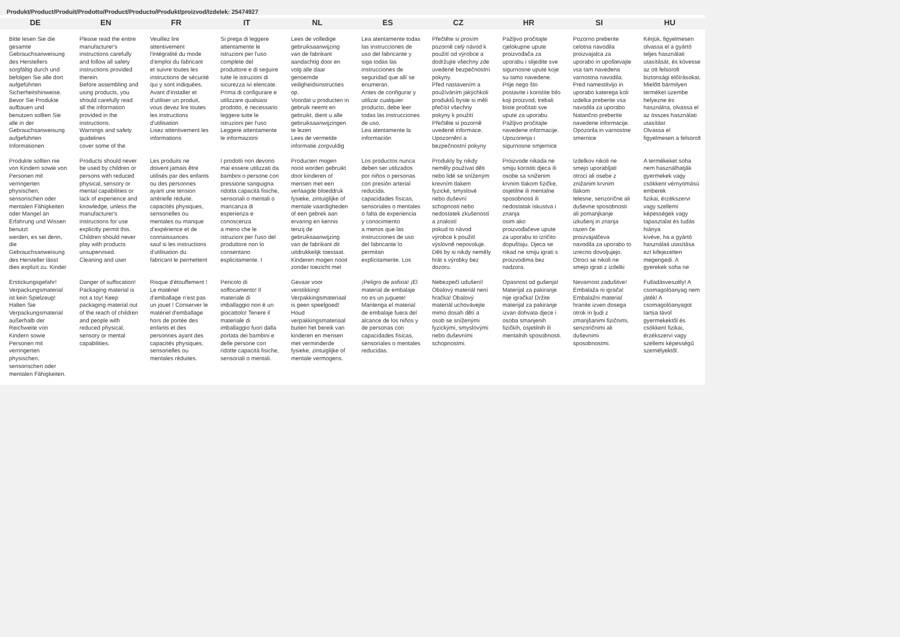Produkt/Product/Produit/Prodotto/Product/Producto/Produkt/proizvod/Izdelek: 25474927
| DE | EN | FR | IT | NL | ES | CZ | HR | SI | HU |
| --- | --- | --- | --- | --- | --- | --- | --- | --- | --- |
| Bitte lesen Sie die gesamte Gebrauchsanweisung des Herstellers sorgfältig durch und befolgen Sie alle dort aufgeführten Sicherheitshinweise. Bevor Sie Produkte aufbauen und benutzen sollten Sie alle in der Gebrauchsanweisung aufgeführten Informationen | Please read the entire manufacturer's instructions carefully and follow all safety instructions provided therein. Before assembling and using products, you should carefully read all the information provided in the instructions. Warnings and safety guidelines cover some of the | Veuillez lire attentivement l'intégralité du mode d'emploi du fabricant et suivre toutes les instructions de sécurité qui y sont indiquées. Avant d'installer et d'utiliser un produit, vous devez lire toutes les instructions d'utilisation Lisez attentivement les informations | Si prega di leggere attentamente le istruzioni per l'uso complete del produttore e di seguire tutte le istruzioni di sicurezza ivi elencate. Prima di configurare e utilizzare qualsiasi prodotto, è necessario leggere tutte le istruzioni per l'uso Leggere attentamente le informazioni | Lees de volledige gebruiksaanwijzing van de fabrikant aandachtig door en volg alle daar genoemde veiligheidsinstructies op. Voordat u producten in gebruik neemt en gebruikt, dient u alle gebruiksaanwijzingen te lezen Lees de vermelde informatie zorgvuldig | Lea atentamente todas las instrucciones de uso del fabricante y siga todas las instrucciones de seguridad que allí se enumeran. Antes de configurar y utilizar cualquier producto, debe leer todas las instrucciones de uso. Lea atentamente la información | Přečtěte si prosím pozorně celý návod k použití od výrobce a dodržujte všechny zde uvedené bezpečnostní pokyny. Před nastavením a používáním jakýchkoli produktů byste si měli přečíst všechny pokyny k použití Přečtěte si pozorně uvedené informace. Upozornění a bezpečnostní pokyny | Pažljivo pročitajte cjelokupne upute proizvođača za uporabu i slijedite sve sigurnosne upute koje su tamo navedene. Prije nego što postavite i koristite bilo koji proizvod, trebali biste pročitati sve upute za uporabu Pažljivo pročitajte navedene informacije. Upozorenja i sigurnosne smjernice | Pozorno preberite celotna navodila proizvajalca za uporabo in upoštevajte vsa tam navedena varnostna navodila. Pred namestitvijo in uporabo katerega koli izdelka preberite vsa navodila za uporabo Natančno preberite navedene informacije. Opozorila in varnostne smernice | Kérjük, figyelmesen olvassa el a gyártó teljes használati utasítását, és kövesse az ott felsorolt biztonsági előírásokat. Mielőtt bármilyen terméket üzembe helyezne és használna, olvassa el az összes használati utasítást Olvassa el figyelmesen a felsorolt |
| Produkte sollten nie von Kindern sowie von Personen mit verringerten physischen, sensorischen oder mentalen Fähigkeiten oder Mangel an Erfahrung und Wissen benutzt werden, es sei denn, die Gebrauchsanweisung des Hersteller lässt dies explizit zu. Kinder | Products should never be used by children or persons with reduced physical, sensory or mental capabilities or lack of experience and knowledge, unless the manufacturer's instructions for use explicitly permit this. Children should never play with products unsupervised. Cleaning and user | Les produits ne doivent jamais être utilisés par des enfants ou des personnes ayant une tension artérielle réduite. capacités physiques, sensorielles ou mentales ou manque d’expérience et de connaissances sauf si les instructions d'utilisation du fabricant le permettent | I prodotti non devono mai essere utilizzati da bambini o persone con pressione sanguigna ridotta capacità fisiche, sensoriali o mentali o mancanza di esperienza e conoscenza a meno che le istruzioni per l'uso del produttore non lo consentano esplicitamente. I | Producten mogen nooit worden gebruikt door kinderen of mensen met een verlaagde bloeddruk fysieke, zintuiglijke of mentale vaardigheden of een gebrek aan ervaring en kennis tenzij de gebruiksaanwijzing van de fabrikant dit uitdrukkelijk toestaat. Kinderen mogen nooit zonder toezicht met | Los productos nunca deben ser utilizados por niños o personas con presión arterial reducida. capacidades físicas, sensoriales o mentales o falta de experiencia y conocimiento a menos que las instrucciones de uso del fabricante lo permitan explícitamente. Los | Produkty by nikdy neměly používat děti nebo lidé se sníženým krevním tlakem fyzické, smyslové nebo duševní schopnosti nebo nedostatek zkušeností a znalostí pokud to návod výrobce k použití výslovně nepovoluje. Děti by si nikdy neměly hrát s výrobky bez dozoru. | Proizvode nikada ne smiju koristiti djeca ili osobe sa sniženim krvnim tlakom fizičke, osjetilne ili mentalne sposobnosti ili nedostatak iskustva i znanja osim ako proizvođačeve upute za uporabu to izričito dopuštaju. Djeca se nikad ne smiju igrati s proizvodima bez nadzora. | Izdelkov nikoli ne smejo uporabljati otroci ali osebe z znižanim krvnim tlakom telesne, senzorične ali duševne sposobnosti ali pomanjkanje izkušenj in znanja razen če proizvajalčeva navodila za uporabo to izrecno dovoljujejo. Otroci se nikoli ne smejo igrati z izdelki | A termékeket soha nem használhatják gyermekek vagy csökkent vérnyomású emberek fizikai, érzékszervi vagy szellemi képességek vagy tapasztalat és tudás hiánya kivéve, ha a gyártó használati utasítása ezt kifejezetten megengedi. A gyerekek soha ne |
| Erstickungsgefahr! Verpackungsmaterial ist kein Spielzeug! Halten Sie Verpackungsmaterial außerhalb der Reichweite von Kindern sowie Personen mit verringerten physischen, sensorischen oder mentalen Fähigkeiten. | Danger of suffocation! Packaging material is not a toy! Keep packaging material out of the reach of children and people with reduced physical, sensory or mental capabilities. | Risque d'étouffement ! Le matériel d’emballage n’est pas un jouet ! Conserver le matériel d'emballage hors de portée des enfants et des personnes ayant des capacités physiques, sensorielles ou mentales réduites. | Pericolo di soffocamento! Il materiale di imballaggio non è un giocattolo! Tenere il materiale di imballaggio fuori dalla portata dei bambini e delle persone con ridotte capacità fisiche, sensoriali o mentali. | Gevaar voor verstikking! Verpakkingsmateriaal is geen speelgoed! Houd verpakkingsmateriaal buiten het bereik van kinderen en mensen met verminderde fysieke, zintuiglijke of mentale vermogens. | ¡Peligro de asfixia! ¡El material de embalaje no es un juguete! Mantenga el material de embalaje fuera del alcance de los niños y de personas con capacidades físicas, sensoriales o mentales reducidas. | Nebezpečí udušení! Obalový materiál není hračka! Obalový materiál uchovávejte mimo dosah dětí a osob se sníženými fyzickými, smyslovými nebo duševními schopnostmi. | Opasnost od gušenja! Materijal za pakiranje nije igračka! Držite materijal za pakiranje izvan dohvata djece i osoba smanjenih fizičkih, osjetilnih ili mentalnih sposobnosti. | Nevarnost zadušitve! Embalaža ni igrača! Embalažni material hranite izven dosega otrok in ljudi z zmanjšanimi fizičnimi, senzoričnimi ali duševnimi sposobnostmi. | Fulladásveszély! A csomagolóanyag nem játék! A csomagolóanyagot tartsa távol gyermekektől és csökkent fizikai, érzékszervi vagy szellemi képességű személyektől. |